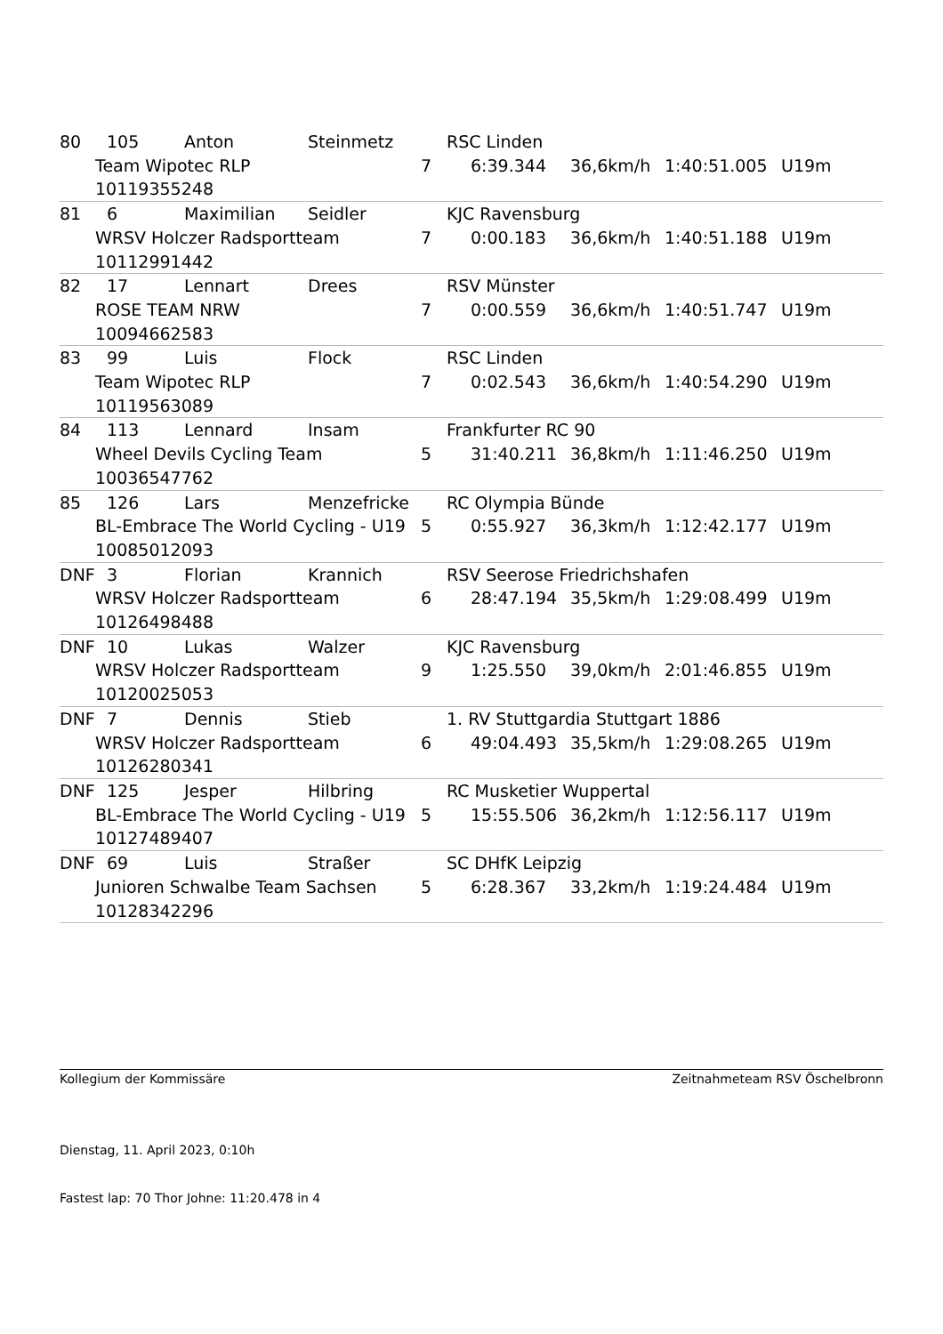| 80 | | 105 | Anton | Steinmetz | | RSC Linden | | | | |
| | Team Wipotec RLP | | | | 7 | | 6:39.344 | 36,6km/h | 1:40:51.005 | U19m |
| | 10119355248 | | | | | | | | | |
| 81 | | 6 | Maximilian | Seidler | | KJC Ravensburg | | | | |
| | WRSV Holczer Radsportteam | | | | 7 | | 0:00.183 | 36,6km/h | 1:40:51.188 | U19m |
| | 10112991442 | | | | | | | | | |
| 82 | | 17 | Lennart | Drees | | RSV Münster | | | | |
| | ROSE TEAM NRW | | | | 7 | | 0:00.559 | 36,6km/h | 1:40:51.747 | U19m |
| | 10094662583 | | | | | | | | | |
| 83 | | 99 | Luis | Flock | | RSC Linden | | | | |
| | Team Wipotec RLP | | | | 7 | | 0:02.543 | 36,6km/h | 1:40:54.290 | U19m |
| | 10119563089 | | | | | | | | | |
| 84 | | 113 | Lennard | Insam | | Frankfurter RC 90 | | | | |
| | Wheel Devils Cycling Team | | | | 5 | | 31:40.211 | 36,8km/h | 1:11:46.250 | U19m |
| | 10036547762 | | | | | | | | | |
| 85 | | 126 | Lars | Menzefricke | | RC Olympia Bünde | | | | |
| | BL-Embrace The World Cycling - U19 | | | | 5 | | 0:55.927 | 36,3km/h | 1:12:42.177 | U19m |
| | 10085012093 | | | | | | | | | |
| DNF | | 3 | Florian | Krannich | | RSV Seerose Friedrichshafen | | | | |
| | WRSV Holczer Radsportteam | | | | 6 | | 28:47.194 | 35,5km/h | 1:29:08.499 | U19m |
| | 10126498488 | | | | | | | | | |
| DNF | | 10 | Lukas | Walzer | | KJC Ravensburg | | | | |
| | WRSV Holczer Radsportteam | | | | 9 | | 1:25.550 | 39,0km/h | 2:01:46.855 | U19m |
| | 10120025053 | | | | | | | | | |
| DNF | | 7 | Dennis | Stieb | | 1. RV Stuttgardia Stuttgart 1886 | | | | |
| | WRSV Holczer Radsportteam | | | | 6 | | 49:04.493 | 35,5km/h | 1:29:08.265 | U19m |
| | 10126280341 | | | | | | | | | |
| DNF | | 125 | Jesper | Hilbring | | RC Musketier Wuppertal | | | | |
| | BL-Embrace The World Cycling - U19 | | | | 5 | | 15:55.506 | 36,2km/h | 1:12:56.117 | U19m |
| | 10127489407 | | | | | | | | | |
| DNF | | 69 | Luis | Straßer | | SC DHfK Leipzig | | | | |
| | Junioren Schwalbe Team Sachsen | | | | 5 | | 6:28.367 | 33,2km/h | 1:19:24.484 | U19m |
| | 10128342296 | | | | | | | | | |
Kollegium der Kommissäre Zeitnahmeteam RSV Öschelbronn
Dienstag, 11. April 2023, 0:10h
Fastest lap: 70 Thor Johne: 11:20.478 in 4